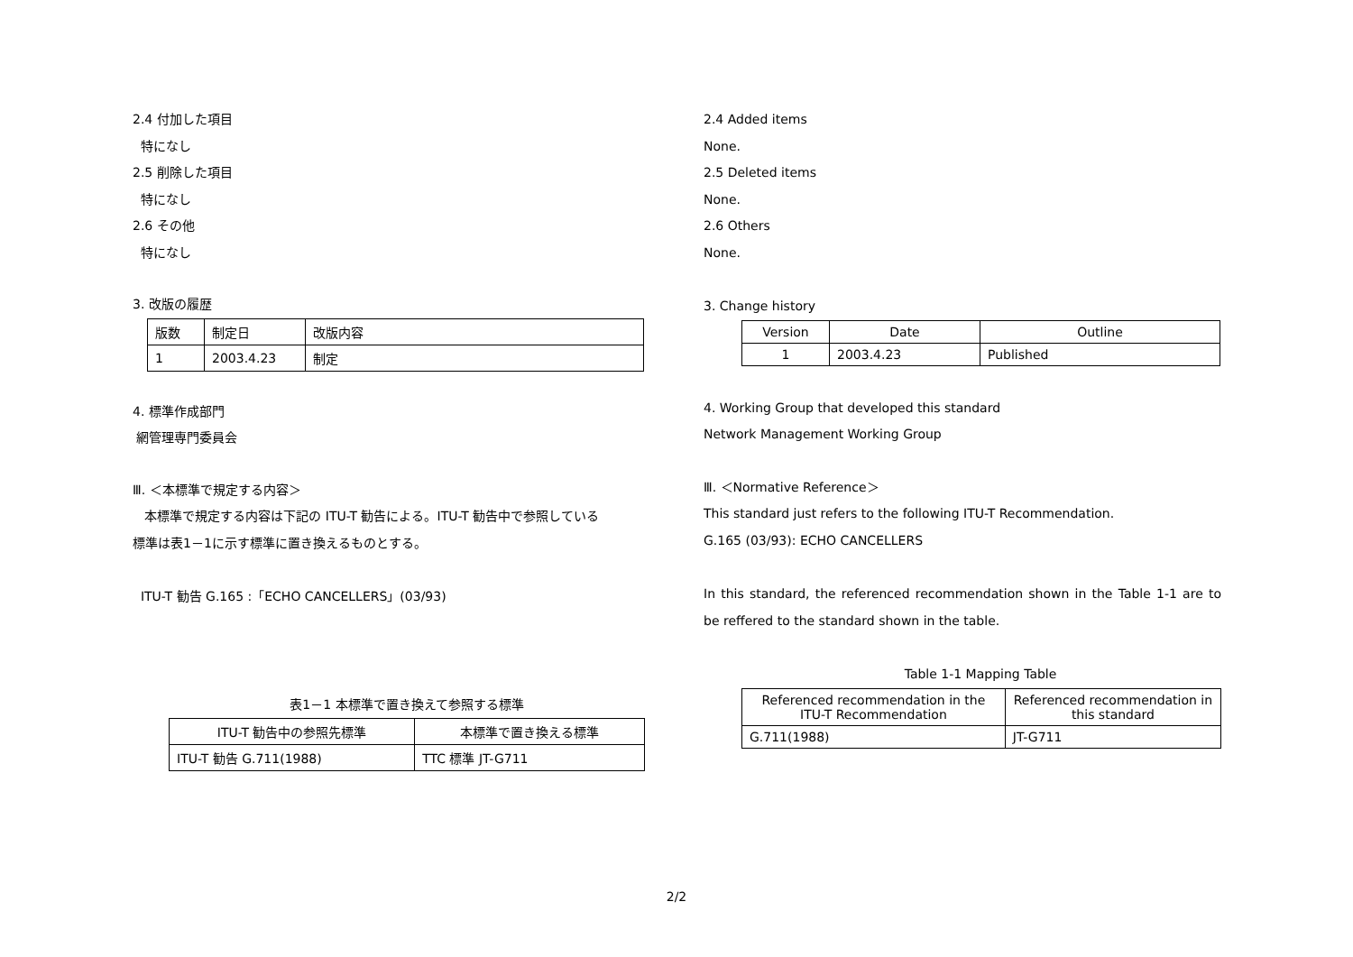2.4 付加した項目
特になし
2.5 削除した項目
特になし
2.6 その他
特になし
3. 改版の履歴
| 版数 | 制定日 | 改版内容 |
| --- | --- | --- |
| 1 | 2003.4.23 | 制定 |
4. 標準作成部門
網管理専門委員会
Ⅲ. ＜本標準で規定する内容＞
本標準で規定する内容は下記の ITU-T 勧告による。ITU-T 勧告中で参照している
標準は表1－1に示す標準に置き換えるものとする。
ITU-T 勧告 G.165 :「ECHO CANCELLERS」(03/93)
表1－1 本標準で置き換えて参照する標準
| ITU-T 勧告中の参照先標準 | 本標準で置き換える標準 |
| --- | --- |
| ITU-T 勧告 G.711(1988) | TTC 標準 JT-G711 |
2.4 Added items
None.
2.5 Deleted items
None.
2.6 Others
None.
3. Change history
| Version | Date | Outline |
| --- | --- | --- |
| 1 | 2003.4.23 | Published |
4. Working Group that developed this standard
Network Management Working Group
Ⅲ. ＜Normative Reference＞
This standard just refers to the following ITU-T Recommendation.
G.165 (03/93): ECHO CANCELLERS
In this standard, the referenced recommendation shown in the Table 1-1 are to be reffered to the standard shown in the table.
Table 1-1 Mapping Table
| Referenced recommendation in the ITU-T Recommendation | Referenced recommendation in this standard |
| --- | --- |
| G.711(1988) | JT-G711 |
2/2